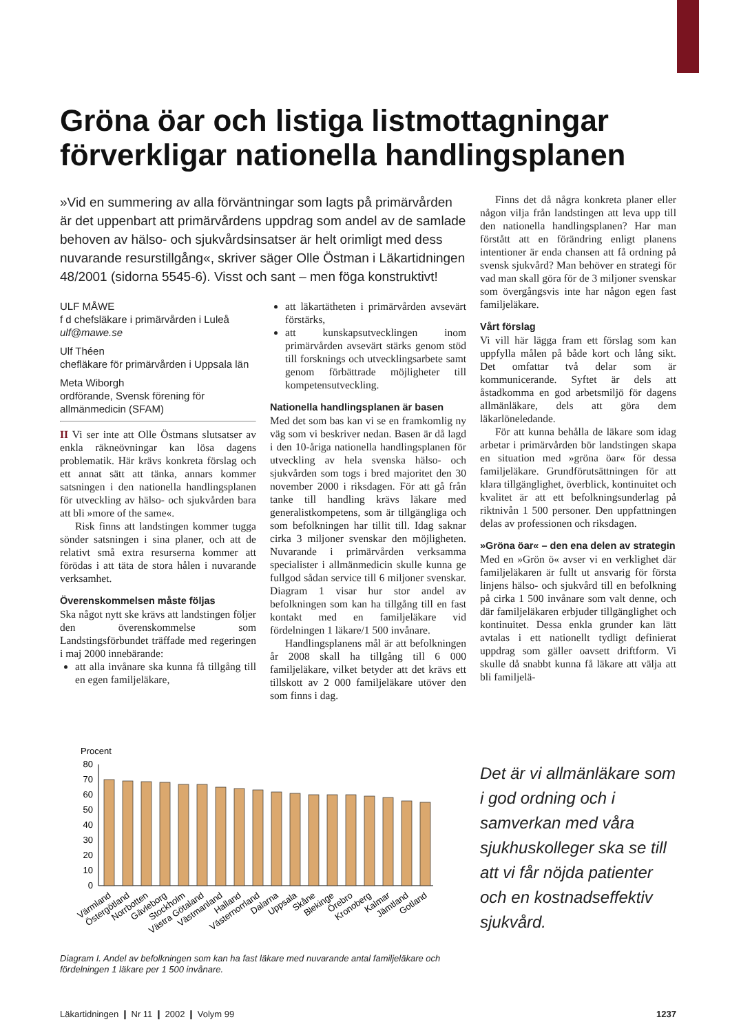Gröna öar och listiga listmottagningar förverkligar nationella handlingsplanen
ULF MÅWE
f d chefsläkare i primärvården i Luleå
ulf@mawe.se
Ulf Théen
chefläkare för primärvården i Uppsala län
Meta Wiborgh
ordförande, Svensk förening för allmänmedicin (SFAM)
II Vi ser inte att Olle Östmans slutsatser av enkla räkneövningar kan lösa dagens problematik. Här krävs konkreta förslag och ett annat sätt att tänka, annars kommer satsningen i den nationella handlingsplanen för utveckling av hälso- och sjukvården bara att bli »more of the same«.
Risk finns att landstingen kommer tugga sönder satsningen i sina planer, och att de relativt små extra resurserna kommer att förödas i att täta de stora hålen i nuvarande verksamhet.
Överenskommelsen måste följas
Ska något nytt ske krävs att landstingen följer den överenskommelse som Landstingsförbundet träffade med regeringen i maj 2000 innebärande:
att alla invånare ska kunna få tillgång till en egen familjeläkare,
att läkartätheten i primärvården avsevärt förstärks,
att kunskapsutvecklingen inom primärvården avsevärt stärks genom stöd till forsknings och utvecklingsarbete samt genom förbättrade möjligheter till kompetensutveckling.
Nationella handlingsplanen är basen
Med det som bas kan vi se en framkomlig ny väg som vi beskriver nedan. Basen är då lagd i den 10-åriga nationella handlingsplanen för utveckling av hela svenska hälso- och sjukvården som togs i bred majoritet den 30 november 2000 i riksdagen. För att gå från tanke till handling krävs läkare med generalistkompetens, som är tillgängliga och som befolkningen har tillit till. Idag saknar cirka 3 miljoner svenskar den möjligheten. Nuvarande i primärvården verksamma specialister i allmänmedicin skulle kunna ge fullgod sådan service till 6 miljoner svenskar. Diagram 1 visar hur stor andel av befolkningen som kan ha tillgång till en fast kontakt med en familjeläkare vid fördelningen 1 läkare/1 500 invånare.
Handlingsplanens mål är att befolkningen år 2008 skall ha tillgång till 6 000 familjeläkare, vilket betyder att det krävs ett tillskott av 2 000 familjeläkare utöver den som finns i dag.
Finns det då några konkreta planer eller någon vilja från landstingen att leva upp till den nationella handlingsplanen? Har man förstått att en förändring enligt planens intentioner är enda chansen att få ordning på svensk sjukvård? Man behöver en strategi för vad man skall göra för de 3 miljoner svenskar som övergångsvis inte har någon egen fast familjeläkare.
Vårt förslag
Vi vill här lägga fram ett förslag som kan uppfylla målen på både kort och lång sikt. Det omfattar två delar som är kommunicerande. Syftet är dels att åstadkomma en god arbetsmiljö för dagens allmänläkare, dels att göra dem läkarlöneledande.
För att kunna behålla de läkare som idag arbetar i primärvården bör landstingen skapa en situation med »gröna öar« för dessa familjeläkare. Grundförutsättningen för att klara tillgänglighet, överblick, kontinuitet och kvalitet är att ett befolkningsunderlag på riktnivån 1 500 personer. Den uppfattningen delas av professionen och riksdagen.
»Gröna öar« – den ena delen av strategin
Med en »Grön ö« avser vi en verklighet där familjeläkaren är fullt ut ansvarig för första linjens hälso- och sjukvård till en befolkning på cirka 1 500 invånare som valt denne, och där familjeläkaren erbjuder tillgänglighet och kontinuitet. Dessa enkla grunder kan lätt avtalas i ett nationellt tydligt definierat uppdrag som gäller oavsett driftform. Vi skulle då snabbt kunna få läkare att välja att bli familjelä-
Procent
80
70
60
50
40
30
20
10
0
Värmland
Östergötland
Norrbotten
Gävleborg
Stockholm
Västra Götaland
Västmanland
Halland
Västernorrland
Dalarna
Uppsala
Skåne
Blekinge
Örebro
Kronoberg
Kalmar
Jämtland
Gotland
Diagram I. Andel av befolkningen som kan ha fast läkare med nuvarande antal familjeläkare och fördelningen 1 läkare per 1 500 invånare.
Det är vi allmänläkare som i god ordning och i samverkan med våra sjukhuskolleger ska se till att vi får nöjda patienter och en kostnadseffektiv sjukvård.
Läkartidningen ❙ Nr 11 ❙ 2002 ❙ Volym 99 1237
»Vid en summering av alla förväntningar som lagts på primärvården är det uppenbart att primärvårdens uppdrag som andel av de samlade behoven av hälso- och sjukvårdsinsatser är helt orimligt med dess nuvarande resurstillgång«, skriver säger Olle Östman i Läkartidningen 48/2001 (sidorna 5545-6). Visst och sant – men föga konstruktivt!